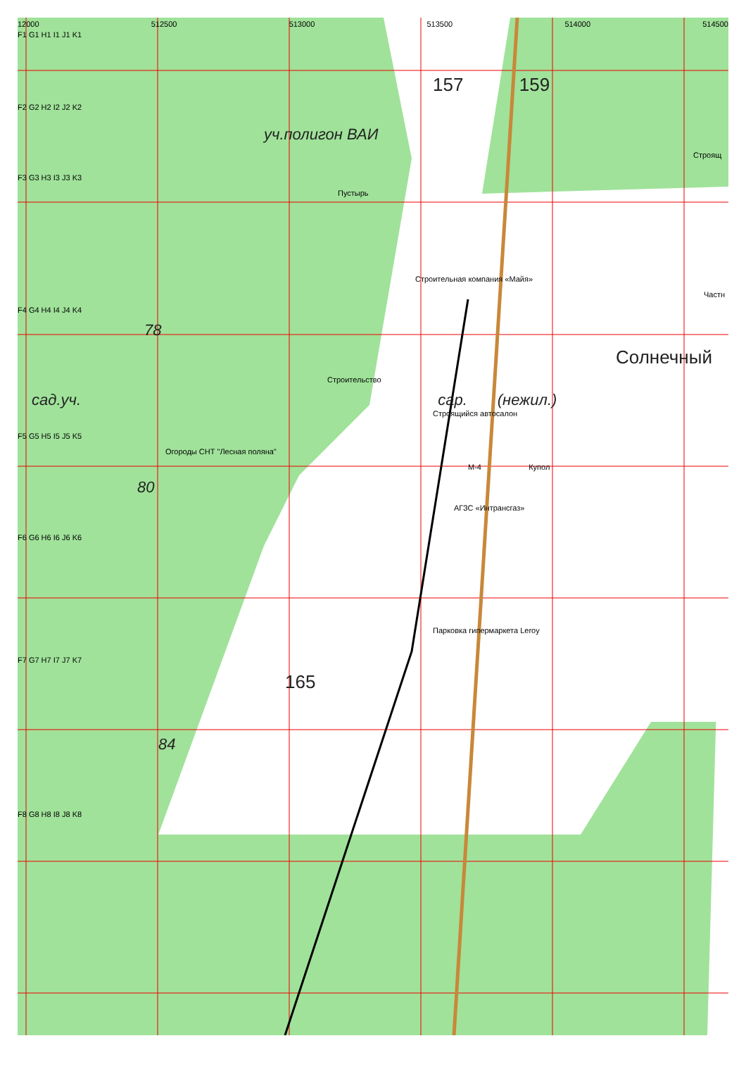12000 512500 513000 513500 514000 514500
F1 G1 H1 I1 J1 K1
157 159
F2 G2 H2 I2 J2 K2
уч.полигон ВАИ
Строящ
F3 G3 H3 I3 J3 K3
Пустырь
Строительная компания «Майя»
Частн
F4 G4 H4 I4 J4 K4
78
Солнечный
Строительство
сад.уч. сар. (нежил.)
Строящийся автосалон
F5 G5 H5 I5 J5 K5
Огороды СНТ "Лесная поляна"
М-4 Купол
80
АГЗС «Интрансгаз»
F6 G6 H6 I6 J6 K6
Парковка гипермаркета Leroy
F7 G7 H7 I7 J7 K7
165
84
F8 G8 H8 I8 J8 K8